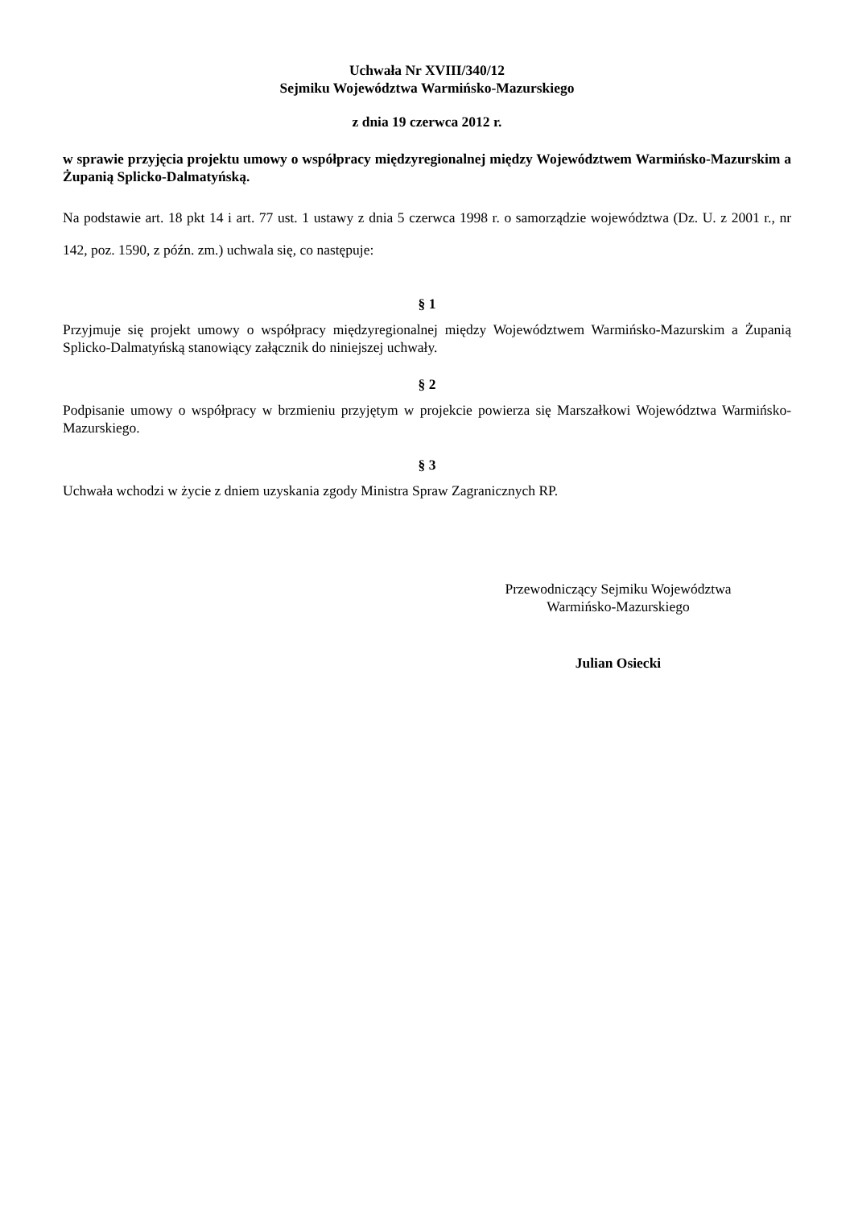Uchwała Nr XVIII/340/12
Sejmiku Województwa Warmińsko-Mazurskiego
z dnia 19 czerwca 2012 r.
w sprawie przyjęcia projektu umowy o współpracy międzyregionalnej między Województwem Warmińsko-Mazurskim a Żupanią Splicko-Dalmatyńską.
Na podstawie art. 18 pkt 14 i art. 77 ust. 1 ustawy z dnia 5 czerwca 1998 r. o samorządzie województwa (Dz. U. z 2001 r., nr 142, poz. 1590, z późn. zm.) uchwala się, co następuje:
§ 1
Przyjmuje się projekt umowy o współpracy międzyregionalnej między Województwem Warmińsko-Mazurskim a Żupanią Splicko-Dalmatyńską stanowiący załącznik do niniejszej uchwały.
§ 2
Podpisanie umowy o współpracy w brzmieniu przyjętym w projekcie powierza się Marszałkowi Województwa Warmińsko-Mazurskiego.
§ 3
Uchwała wchodzi w życie z dniem uzyskania zgody Ministra Spraw Zagranicznych RP.
Przewodniczący Sejmiku Województwa
Warmińsko-Mazurskiego
Julian Osiecki